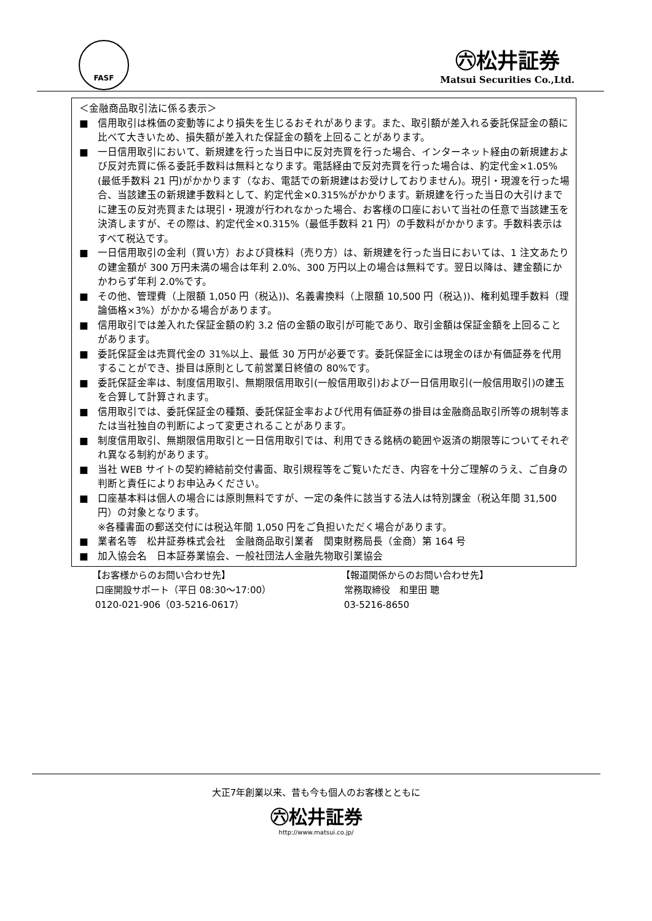FASF
㊅松井証券
Matsui Securities Co.,Ltd.
＜金融商品取引法に係る表示＞
■ 信用取引は株価の変動等により損失を生じるおそれがあります。また、取引額が差入れる委託保証金の額に比べて大きいため、損失額が差入れた保証金の額を上回ることがあります。
■ 一日信用取引において、新規建を行った当日中に反対売買を行った場合、インターネット経由の新規建および反対売買に係る委託手数料は無料となります。電話経由で反対売買を行った場合は、約定代金×1.05%(最低手数料 21 円)がかかります（なお、電話での新規建はお受けしておりません)。現引・現渡を行った場合、当該建玉の新規建手数料として、約定代金×0.315%がかかります。新規建を行った当日の大引けまでに建玉の反対売買または現引・現渡が行われなかった場合、お客様の口座において当社の任意で当該建玉を決済しますが、その際は、約定代金×0.315%（最低手数料 21 円）の手数料がかかります。手数料表示はすべて税込です。
■ 一日信用取引の金利（買い方）および貸株料（売り方）は、新規建を行った当日においては、1 注文あたりの建金額が 300 万円未満の場合は年利 2.0%、300 万円以上の場合は無料です。翌日以降は、建金額にかかわらず年利 2.0%です。
■ その他、管理費（上限額 1,050 円（税込))、名義書換料（上限額 10,500 円（税込))、権利処理手数料（理論価格×3%）がかかる場合があります。
■ 信用取引では差入れた保証金額の約 3.2 倍の金額の取引が可能であり、取引金額は保証金額を上回ることがあります。
■ 委託保証金は売買代金の 31%以上、最低 30 万円が必要です。委託保証金には現金のほか有価証券を代用することができ、掛目は原則として前営業日終値の 80%です。
■ 委託保証金率は、制度信用取引、無期限信用取引(一般信用取引)および一日信用取引(一般信用取引)の建玉を合算して計算されます。
■ 信用取引では、委託保証金の種類、委託保証金率および代用有価証券の掛目は金融商品取引所等の規制等または当社独自の判断によって変更されることがあります。
■ 制度信用取引、無期限信用取引と一日信用取引では、利用できる銘柄の範囲や返済の期限等についてそれぞれ異なる制約があります。
■ 当社 WEB サイトの契約締結前交付書面、取引規程等をご覧いただき、内容を十分ご理解のうえ、ご自身の判断と責任によりお申込みください。
■ 口座基本料は個人の場合には原則無料ですが、一定の条件に該当する法人は特別課金（税込年間 31,500 円）の対象となります。
※各種書面の郵送交付には税込年間 1,050 円をご負担いただく場合があります。
■ 業者名等　松井証券株式会社　金融商品取引業者　関東財務局長（金商）第 164 号
■ 加入協会名　日本証券業協会、一般社団法人金融先物取引業協会
【お客様からのお問い合わせ先】
口座開設サポート（平日 08:30～17:00）
0120-021-906（03-5216-0617）
【報道関係からのお問い合わせ先】
常務取締役　和里田 聰
03-5216-8650
大正7年創業以来、昔も今も個人のお客様とともに
㊅松井証券
http://www.matsui.co.jp/